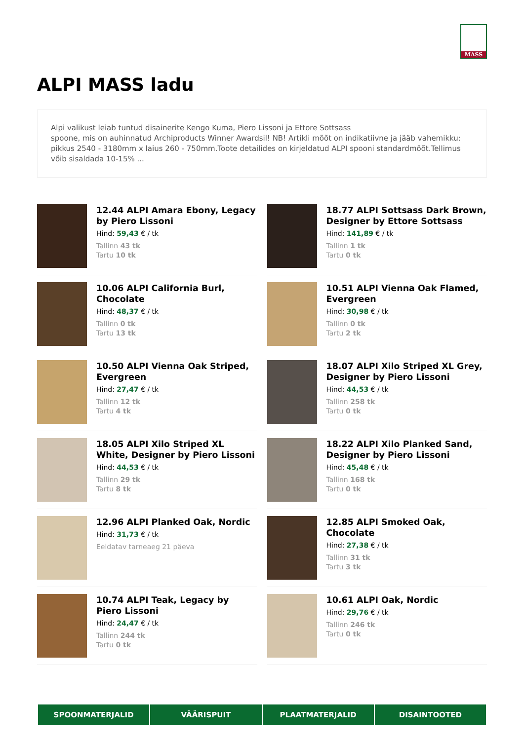MASS
ALPI MASS ladu
Alpi valikust leiab tuntud disainerite Kengo Kuma, Piero Lissoni ja Ettore Sottsass
spoone, mis on auhinnatud Archiproducts Winner Awardsil! NB! Artikli mõõt on indikatiivne ja jääb vahemikku: pikkus 2540 - 3180mm x laius 260 - 750mm.Toote detailides on kirjeldatud ALPI spooni standardmõõt.Tellimus võib sisaldada 10-15% ...
12.44 ALPI Amara Ebony, Legacy by Piero Lissoni
Hind: 59,43 € / tk
Tallinn 43 tk
Tartu 10 tk
18.77 ALPI Sottsass Dark Brown, Designer by Ettore Sottsass
Hind: 141,89 € / tk
Tallinn 1 tk
Tartu 0 tk
10.06 ALPI California Burl, Chocolate
Hind: 48,37 € / tk
Tallinn 0 tk
Tartu 13 tk
10.51 ALPI Vienna Oak Flamed, Evergreen
Hind: 30,98 € / tk
Tallinn 0 tk
Tartu 2 tk
10.50 ALPI Vienna Oak Striped, Evergreen
Hind: 27,47 € / tk
Tallinn 12 tk
Tartu 4 tk
18.07 ALPI Xilo Striped XL Grey, Designer by Piero Lissoni
Hind: 44,53 € / tk
Tallinn 258 tk
Tartu 0 tk
18.05 ALPI Xilo Striped XL White, Designer by Piero Lissoni
Hind: 44,53 € / tk
Tallinn 29 tk
Tartu 8 tk
18.22 ALPI Xilo Planked Sand, Designer by Piero Lissoni
Hind: 45,48 € / tk
Tallinn 168 tk
Tartu 0 tk
12.96 ALPI Planked Oak, Nordic
Hind: 31,73 € / tk
Eeldatav tarneaeg 21 päeva
12.85 ALPI Smoked Oak, Chocolate
Hind: 27,38 € / tk
Tallinn 31 tk
Tartu 3 tk
10.74 ALPI Teak, Legacy by Piero Lissoni
Hind: 24,47 € / tk
Tallinn 244 tk
Tartu 0 tk
10.61 ALPI Oak, Nordic
Hind: 29,76 € / tk
Tallinn 246 tk
Tartu 0 tk
SPOONMATERJALID VÄÄRISPUIT PLAATMATERJALID DISAINTOOTED